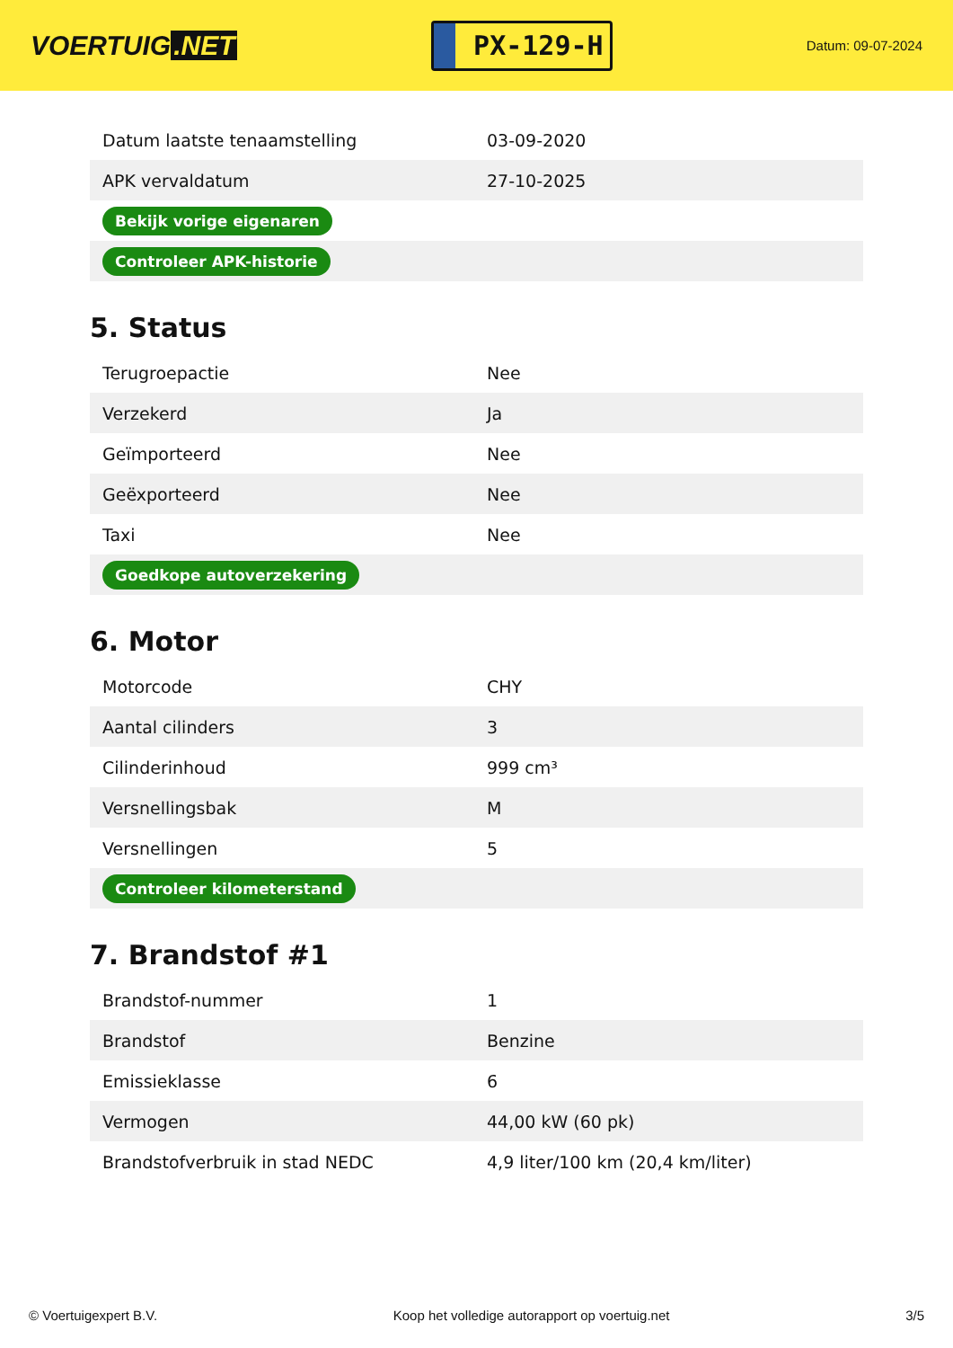VOERTUIG.NET
PX-129-H
Datum: 09-07-2024
| Datum laatste tenaamstelling | 03-09-2020 |
| APK vervaldatum | 27-10-2025 |
| Bekijk vorige eigenaren | |
| Controleer APK-historie | |
5. Status
| Terugroepactie | Nee |
| Verzekerd | Ja |
| Geïmporteerd | Nee |
| Geëxporteerd | Nee |
| Taxi | Nee |
| Goedkope autoverzekering | |
6. Motor
| Motorcode | CHY |
| Aantal cilinders | 3 |
| Cilinderinhoud | 999 cm³ |
| Versnellingsbak | M |
| Versnellingen | 5 |
| Controleer kilometerstand | |
7. Brandstof #1
| Brandstof-nummer | 1 |
| Brandstof | Benzine |
| Emissieklasse | 6 |
| Vermogen | 44,00 kW (60 pk) |
| Brandstofverbruik in stad NEDC | 4,9 liter/100 km (20,4 km/liter) |
© Voertuigexpert B.V. Koop het volledige autorapport op voertuig.net 3/5